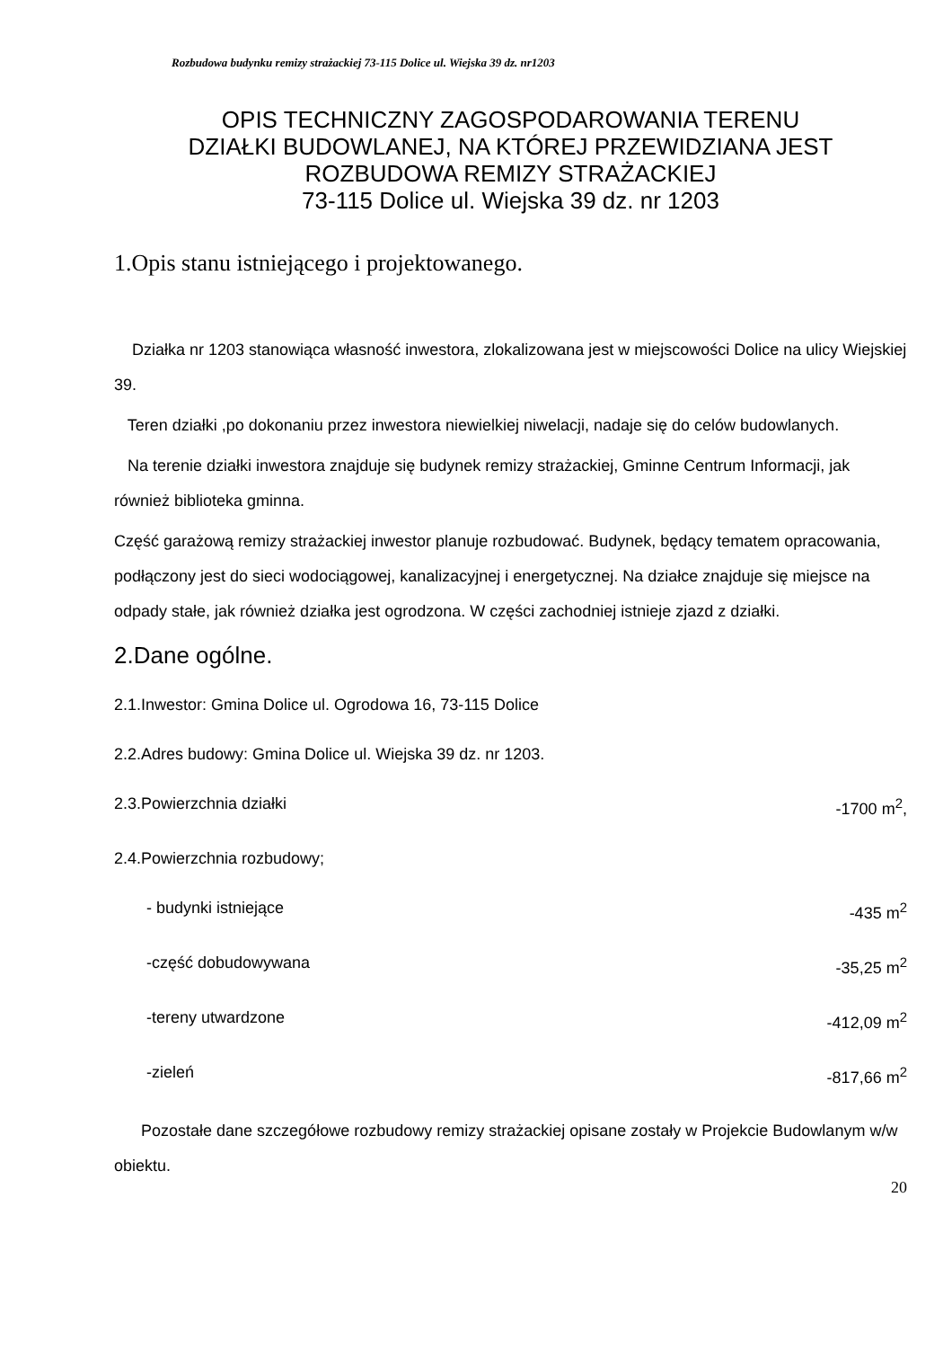Rozbudowa budynku remizy strażackiej 73-115 Dolice ul. Wiejska 39 dz. nr1203
OPIS TECHNICZNY ZAGOSPODAROWANIA TERENU
DZIAŁKI BUDOWLANEJ, NA KTÓREJ PRZEWIDZIANA JEST
ROZBUDOWA REMIZY STRAŻACKIEJ
73-115 Dolice ul. Wiejska 39 dz. nr 1203
1.Opis stanu istniejącego i projektowanego.
Działka nr 1203 stanowiąca własność inwestora, zlokalizowana jest w miejscowości Dolice na ulicy Wiejskiej 39.
Teren działki ,po dokonaniu przez inwestora niewielkiej niwelacji, nadaje się do celów budowlanych.
Na terenie działki inwestora znajduje się budynek remizy strażackiej, Gminne Centrum Informacji, jak również biblioteka gminna.
Część garażową remizy strażackiej inwestor planuje rozbudować. Budynek, będący tematem opracowania, podłączony jest do sieci wodociągowej, kanalizacyjnej i energetycznej. Na działce znajduje się miejsce na odpady stałe, jak również działka jest ogrodzona. W części zachodniej istnieje zjazd z działki.
2.Dane ogólne.
2.1.Inwestor: Gmina Dolice ul. Ogrodowa 16, 73-115 Dolice
2.2.Adres budowy: Gmina Dolice ul. Wiejska 39 dz. nr 1203.
2.3.Powierzchnia działki -1700 m<sup>2</sup>,
2.4.Powierzchnia rozbudowy;
- budynki istniejące -435 m<sup>2</sup>
-część dobudowywana -35,25 m<sup>2</sup>
-tereny utwardzone -412,09 m<sup>2</sup>
-zieleń -817,66 m<sup>2</sup>
Pozostałe dane szczegółowe rozbudowy remizy strażackiej opisane zostały w Projekcie Budowlanym w/w obiektu.
20